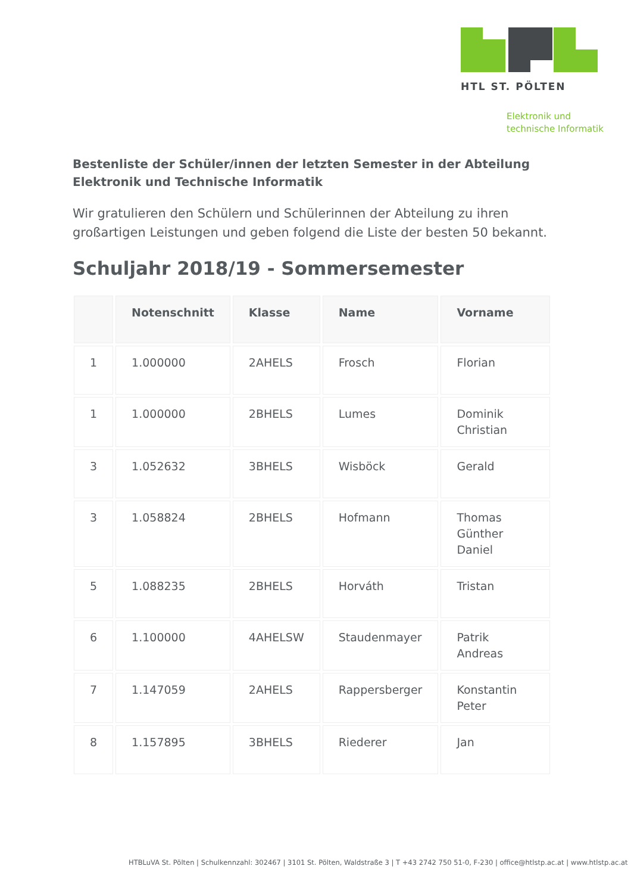HTL ST. PÖLTEN
Elektronik und
technische Informatik
Bestenliste der Schüler/innen der letzten Semester in der Abteilung Elektronik und Technische Informatik
Wir gratulieren den Schülern und Schülerinnen der Abteilung zu ihren großartigen Leistungen und geben folgend die Liste der besten 50 bekannt.
Schuljahr 2018/19 - Sommersemester
| | Notenschnitt | Klasse | Name | Vorname |
| --- | --- | --- | --- | --- |
| 1 | 1.000000 | 2AHELS | Frosch | Florian |
| 1 | 1.000000 | 2BHELS | Lumes | Dominik Christian |
| 3 | 1.052632 | 3BHELS | Wisböck | Gerald |
| 3 | 1.058824 | 2BHELS | Hofmann | Thomas Günther Daniel |
| 5 | 1.088235 | 2BHELS | Horváth | Tristan |
| 6 | 1.100000 | 4AHELSW | Staudenmayer | Patrik Andreas |
| 7 | 1.147059 | 2AHELS | Rappersberger | Konstantin Peter |
| 8 | 1.157895 | 3BHELS | Riederer | Jan |
HTBLuVA St. Pölten | Schulkennzahl: 302467 | 3101 St. Pölten, Waldstraße 3 | T +43 2742 750 51-0, F-230 | office@htlstp.ac.at | www.htlstp.ac.at